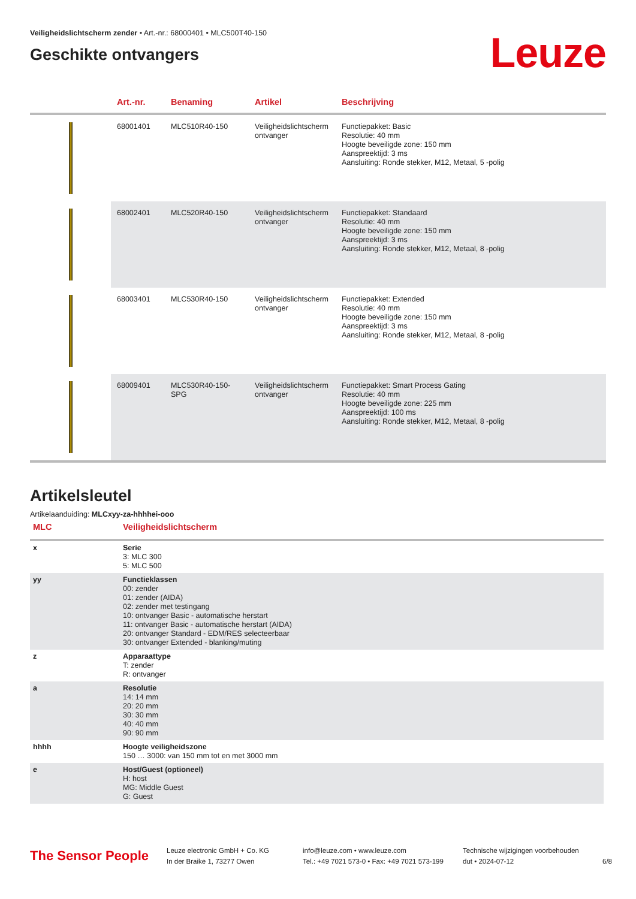Veiligheidslichtscherm zender • Art.-nr.: 68000401 • MLC500T40-150
Geschikte ontvangers
Leuze
| | Art.-nr. | Benaming | Artikel | Beschrijving |
| --- | --- | --- | --- | --- |
| | 68001401 | MLC510R40-150 | Veiligheidslichtscherm ontvanger | Functiepakket: Basic Resolutie: 40 mm Hoogte beveiligde zone: 150 mm Aanspreektijd: 3 ms Aansluiting: Ronde stekker, M12, Metaal, 5 -polig |
| | 68002401 | MLC520R40-150 | Veiligheidslichtscherm ontvanger | Functiepakket: Standaard Resolutie: 40 mm Hoogte beveiligde zone: 150 mm Aanspreektijd: 3 ms Aansluiting: Ronde stekker, M12, Metaal, 8 -polig |
| | 68003401 | MLC530R40-150 | Veiligheidslichtscherm ontvanger | Functiepakket: Extended Resolutie: 40 mm Hoogte beveiligde zone: 150 mm Aanspreektijd: 3 ms Aansluiting: Ronde stekker, M12, Metaal, 8 -polig |
| | 68009401 | MLC530R40-150-SPG | Veiligheidslichtscherm ontvanger | Functiepakket: Smart Process Gating Resolutie: 40 mm Hoogte beveiligde zone: 225 mm Aanspreektijd: 100 ms Aansluiting: Ronde stekker, M12, Metaal, 8 -polig |
Artikelsleutel
Artikelaanduiding: MLCxyy-za-hhhhei-ooo
| MLC | Veiligheidslichtscherm |
| --- | --- |
| x | Serie 3: MLC 300 5: MLC 500 |
| yy | Functieklassen 00: zender 01: zender (AIDA) 02: zender met testingang 10: ontvanger Basic - automatische herstart 11: ontvanger Basic - automatische herstart (AIDA) 20: ontvanger Standard - EDM/RES selecteerbaar 30: ontvanger Extended - blanking/muting |
| z | Apparaattype T: zender R: ontvanger |
| a | Resolutie 14: 14 mm 20: 20 mm 30: 30 mm 40: 40 mm 90: 90 mm |
| hhhh | Hoogte veiligheidszone 150 … 3000: van 150 mm tot en met 3000 mm |
| e | Host/Guest (optioneel) H: host MG: Middle Guest G: Guest |
The Sensor People
Leuze electronic GmbH + Co. KG
In der Braike 1, 73277 Owen
info@leuze.com • www.leuze.com
Tel.: +49 7021 573-0 • Fax: +49 7021 573-199
Technische wijzigingen voorbehouden
dut • 2024-07-12
6/8